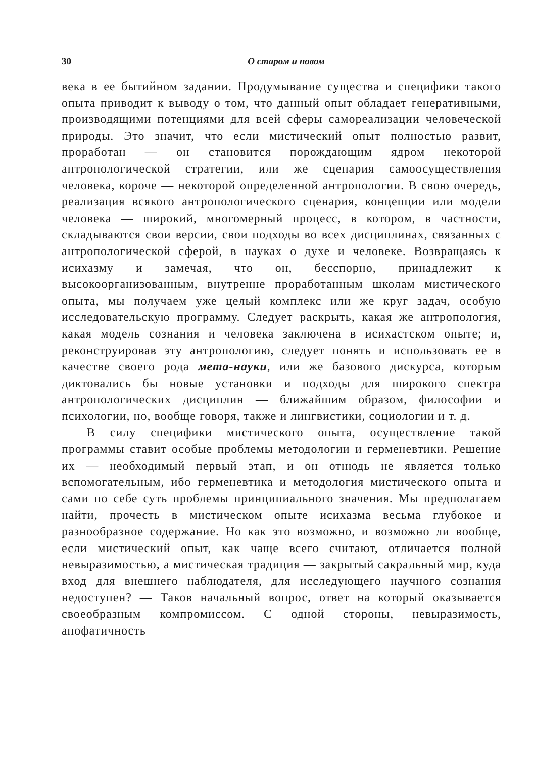30 О старом и новом
века в ее бытийном задании. Продумывание существа и специфики такого опыта приводит к выводу о том, что данный опыт обладает генеративными, производящими потенциями для всей сферы самореализации человеческой природы. Это значит, что если мистический опыт полностью развит, проработан — он становится порождающим ядром некоторой антропологической стратегии, или же сценария самоосуществления человека, короче — некоторой определенной антропологии. В свою очередь, реализация всякого антропологического сценария, концепции или модели человека — широкий, многомерный процесс, в котором, в частности, складываются свои версии, свои подходы во всех дисциплинах, связанных с антропологической сферой, в науках о духе и человеке. Возвращаясь к исихазму и замечая, что он, бесспорно, принадлежит к высокоорганизованным, внутренне проработанным школам мистического опыта, мы получаем уже целый комплекс или же круг задач, особую исследовательскую программу. Следует раскрыть, какая же антропология, какая модель сознания и человека заключена в исихастском опыте; и, реконструировав эту антропологию, следует понять и использовать ее в качестве своего рода мета-науки, или же базового дискурса, которым диктовались бы новые установки и подходы для широкого спектра антропологических дисциплин — ближайшим образом, философии и психологии, но, вообще говоря, также и лингвистики, социологии и т. д.
В силу специфики мистического опыта, осуществление такой программы ставит особые проблемы методологии и герменевтики. Решение их — необходимый первый этап, и он отнюдь не является только вспомогательным, ибо герменевтика и методология мистического опыта и сами по себе суть проблемы принципиального значения. Мы предполагаем найти, прочесть в мистическом опыте исихазма весьма глубокое и разнообразное содержание. Но как это возможно, и возможно ли вообще, если мистический опыт, как чаще всего считают, отличается полной невыразимостью, а мистическая традиция — закрытый сакральный мир, куда вход для внешнего наблюдателя, для исследующего научного сознания недоступен? — Таков начальный вопрос, ответ на который оказывается своеобразным компромиссом. С одной стороны, невыразимость, апофатичность